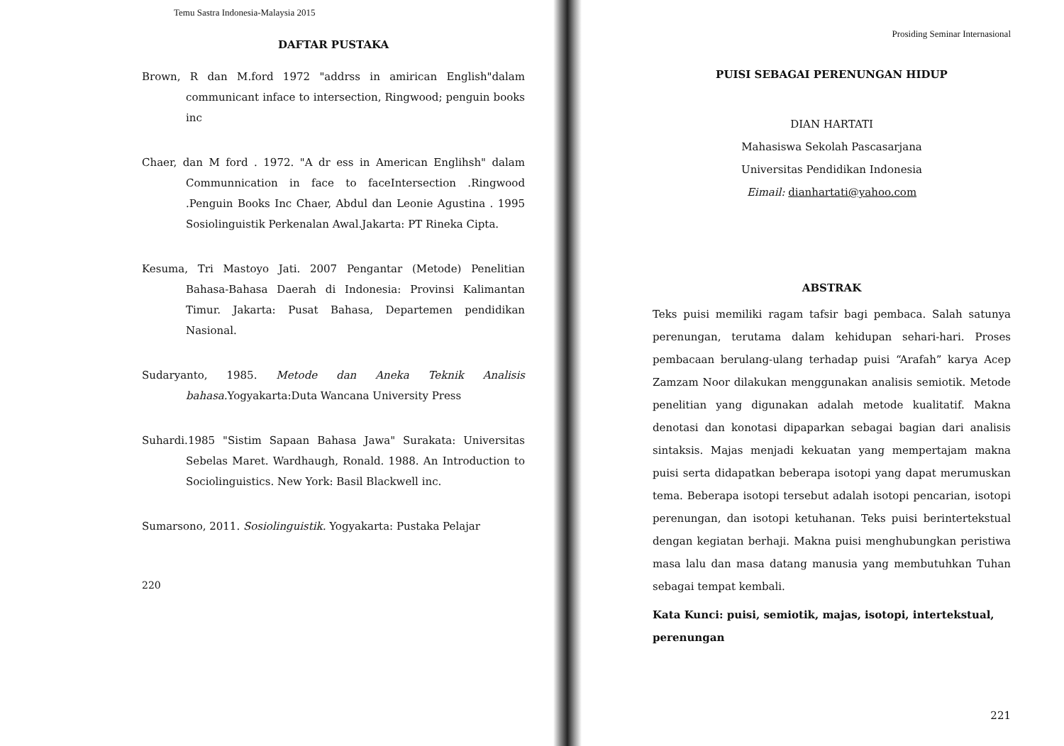Temu Sastra Indonesia-Malaysia 2015
DAFTAR PUSTAKA
Brown, R dan M.ford 1972 "addrss in amirican English"dalam communicant inface to intersection, Ringwood; penguin books inc
Chaer, dan M ford . 1972. "A dr ess in American Englihsh" dalam Communnication in face to faceIntersection .Ringwood .Penguin Books Inc Chaer, Abdul dan Leonie Agustina . 1995 Sosiolinguistik Perkenalan Awal.Jakarta: PT Rineka Cipta.
Kesuma, Tri Mastoyo Jati. 2007 Pengantar (Metode) Penelitian Bahasa-Bahasa Daerah di Indonesia: Provinsi Kalimantan Timur. Jakarta: Pusat Bahasa, Departemen pendidikan Nasional.
Sudaryanto, 1985. Metode dan Aneka Teknik Analisis bahasa. Yogyakarta:Duta Wancana University Press
Suhardi.1985 "Sistim Sapaan Bahasa Jawa" Surakata: Universitas Sebelas Maret. Wardhaugh, Ronald. 1988. An Introduction to Sociolinguistics. New York: Basil Blackwell inc.
Sumarsono, 2011. Sosiolinguistik. Yogyakarta: Pustaka Pelajar
220
Prosiding Seminar Internasional
PUISI SEBAGAI PERENUNGAN HIDUP
DIAN HARTATI
Mahasiswa Sekolah Pascasarjana
Universitas Pendidikan Indonesia
Eimail: dianhartati@yahoo.com
ABSTRAK
Teks puisi memiliki ragam tafsir bagi pembaca. Salah satunya perenungan, terutama dalam kehidupan sehari-hari. Proses pembacaan berulang-ulang terhadap puisi “Arafah” karya Acep Zamzam Noor dilakukan menggunakan analisis semiotik. Metode penelitian yang digunakan adalah metode kualitatif. Makna denotasi dan konotasi dipaparkan sebagai bagian dari analisis sintaksis. Majas menjadi kekuatan yang mempertajam makna puisi serta didapatkan beberapa isotopi yang dapat merumuskan tema. Beberapa isotopi tersebut adalah isotopi pencarian, isotopi perenungan, dan isotopi ketuhanan. Teks puisi berintertekstual dengan kegiatan berhaji. Makna puisi menghubungkan peristiwa masa lalu dan masa datang manusia yang membutuhkan Tuhan sebagai tempat kembali.
Kata Kunci: puisi, semiotik, majas, isotopi, intertekstual, perenungan
221